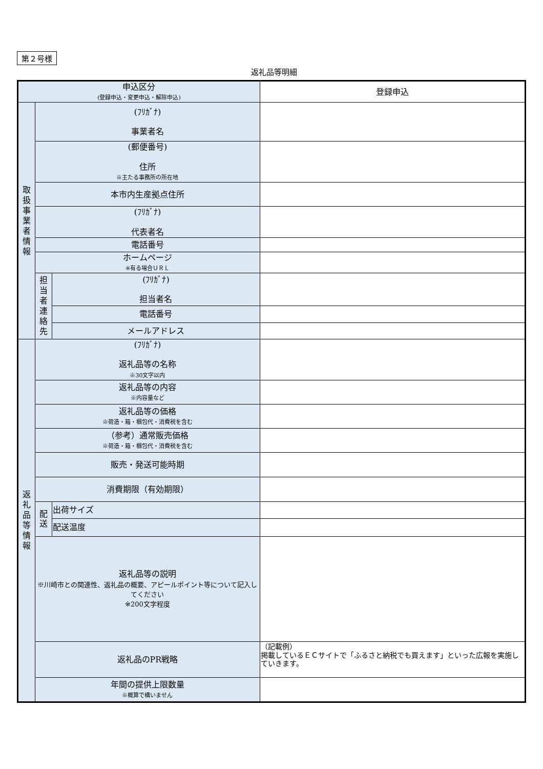第２号様
返礼品等明細
| 申込区分 (登録申込・変更申込・解除申込) | | | 登録申込 |
| 取 扱 事 業 者 情 報 | (ﾌﾘｶﾞﾅ) 事業者名 | | |
| | (郵便番号) 住所 ※主たる事務所の所在地 | | |
| | 本市内生産拠点住所 | | |
| | (ﾌﾘｶﾞﾅ) 代表者名 | | |
| | 電話番号 | | |
| | ホームページ ※有る場合ＵＲＬ | | |
| | 担 当 者 連 絡 先 | (ﾌﾘｶﾞﾅ) 担当者名 | |
| | | 電話番号 | |
| | | メールアドレス | |
| 返 礼 品 等 情 報 | (ﾌﾘｶﾞﾅ) 返礼品等の名称 ※30文字以内 | | |
| | 返礼品等の内容 ※内容量など | | |
| | 返礼品等の価格 ※荷造・箱・梱包代・消費税を含む | | |
| | （参考）通常販売価格 ※荷造・箱・梱包代・消費税を含む | | |
| | 販売・発送可能時期 | | |
| | 消費期限（有効期限） | | |
| | 配 送 | 出荷サイズ | |
| | | 配送温度 | |
| | 返礼品等の説明 ※川崎市との関連性、返礼品の概要、アピールポイント等について記入してください ※200文字程度 | | |
| | 返礼品のPR戦略 | | （記載例） 掲載しているＥＣサイトで「ふるさと納税でも買えます」といった広報を実施していきます。 |
| | 年間の提供上限数量 ※概算で構いません | | |